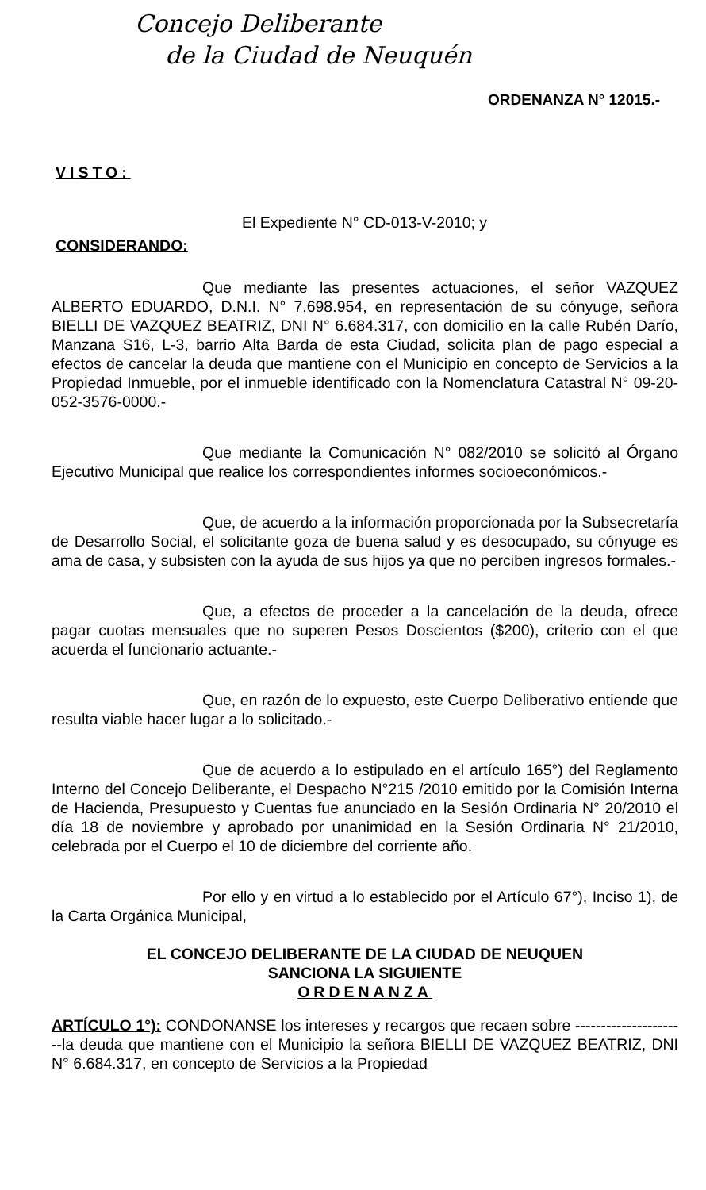Concejo Deliberante
de la Ciudad de Neuquén
ORDENANZA N° 12015.-
VISTO:
El Expediente N° CD-013-V-2010; y
CONSIDERANDO:
Que mediante las presentes actuaciones, el señor VAZQUEZ ALBERTO EDUARDO, D.N.I. N° 7.698.954, en representación de su cónyuge, señora BIELLI DE VAZQUEZ BEATRIZ, DNI N° 6.684.317, con domicilio en la calle Rubén Darío, Manzana S16, L-3, barrio Alta Barda de esta Ciudad, solicita plan de pago especial a efectos de cancelar la deuda que mantiene con el Municipio en concepto de Servicios a la Propiedad Inmueble, por el inmueble identificado con la Nomenclatura Catastral N° 09-20-052-3576-0000.-
Que mediante la Comunicación N° 082/2010 se solicitó al Órgano Ejecutivo Municipal que realice los correspondientes informes socioeconómicos.-
Que, de acuerdo a la información proporcionada por la Subsecretaría de Desarrollo Social, el solicitante goza de buena salud y es desocupado, su cónyuge es ama de casa, y subsisten con la ayuda de sus hijos ya que no perciben ingresos formales.-
Que, a efectos de proceder a la cancelación de la deuda, ofrece pagar cuotas mensuales que no superen Pesos Doscientos ($200), criterio con el que acuerda el funcionario actuante.-
Que, en razón de lo expuesto, este Cuerpo Deliberativo entiende que resulta viable hacer lugar a lo solicitado.-
Que de acuerdo a lo estipulado en el artículo 165°) del Reglamento Interno del Concejo Deliberante, el Despacho N°215 /2010 emitido por la Comisión Interna de Hacienda, Presupuesto y Cuentas fue anunciado en la Sesión Ordinaria N° 20/2010 el día 18 de noviembre y aprobado por unanimidad en la Sesión Ordinaria N° 21/2010, celebrada por el Cuerpo el 10 de diciembre del corriente año.
Por ello y en virtud a lo establecido por el Artículo 67°), Inciso 1), de la Carta Orgánica Municipal,
EL CONCEJO DELIBERANTE DE LA CIUDAD DE NEUQUEN
SANCIONA LA SIGUIENTE
ORDENANZA
ARTÍCULO 1°): CONDONANSE los intereses y recargos que recaen sobre ----------------------la deuda que mantiene con el Municipio la señora BIELLI DE VAZQUEZ BEATRIZ, DNI N° 6.684.317, en concepto de Servicios a la Propiedad